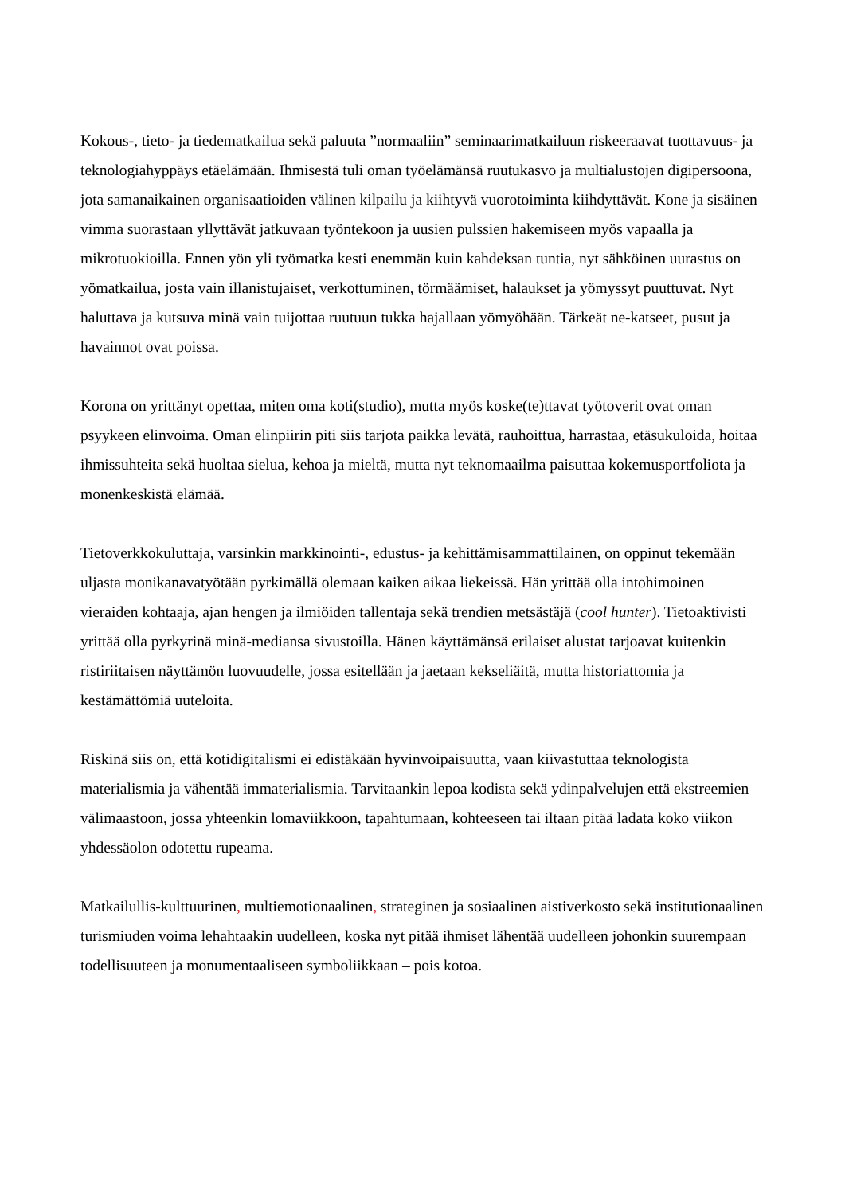Kokous-, tieto- ja tiedematkailua sekä paluuta ”normaaliin” seminaarimatkailuun riskeeraavat tuottavuus- ja teknologiahyppäys etäelämään. Ihmisestä tuli oman työelämänsä ruutukasvo ja multialustojen digipersoona, jota samanaikainen organisaatioiden välinen kilpailu ja kiihtyvä vuorotoiminta kiihdyttävät. Kone ja sisäinen vimma suorastaan yllyttävät jatkuvaan työntekoon ja uusien pulssien hakemiseen myös vapaalla ja mikrotuokioilla. Ennen yön yli työmatka kesti enemmän kuin kahdeksan tuntia, nyt sähköinen uurastus on yömatkailua, josta vain illanistujaiset, verkottuminen, törmäämiset, halaukset ja yömyssyt puuttuvat. Nyt haluttava ja kutsuva minä vain tuijottaa ruutuun tukka hajallaan yömyöhään. Tärkeät ne-katseet, pusut ja havainnot ovat poissa.
Korona on yrittänyt opettaa, miten oma koti(studio), mutta myös koske(te)ttavat työtoverit ovat oman psyykeen elinvoima. Oman elinpiirin piti siis tarjota paikka levätä, rauhoittua, harrastaa, etäsukuloida, hoitaa ihmissuhteita sekä huoltaa sielua, kehoa ja mieltä, mutta nyt teknomaailma paisuttaa kokemusportfoliota ja monenkeskistä elämää.
Tietoverkkokuluttaja, varsinkin markkinointi-, edustus- ja kehittämisammattilainen, on oppinut tekemään uljasta monikanavatyötään pyrkimällä olemaan kaiken aikaa liekeissä. Hän yrittää olla intohimoinen vieraiden kohtaaja, ajan hengen ja ilmiöiden tallentaja sekä trendien metsästäjä (cool hunter). Tietoaktivisti yrittää olla pyrkyrinä minä-mediansa sivustoilla. Hänen käyttämänsä erilaiset alustat tarjoavat kuitenkin ristiriitaisen näyttämön luovuudelle, jossa esitellään ja jaetaan kekseliäitä, mutta historiattomia ja kestämättömiä uuteloita.
Riskinä siis on, että kotidigitalismi ei edistäkään hyvinvoipaisuutta, vaan kiivastuttaa teknologista materialismia ja vähentää immaterialismia. Tarvitaankin lepoa kodista sekä ydinpalvelujen että ekstreemien välimaastoon, jossa yhteenkin lomaviikkoon, tapahtumaan, kohteeseen tai iltaan pitää ladata koko viikon yhdessäolon odotettu rupeama.
Matkailullis-kulttuurinen, multiemotionaalinen, strateginen ja sosiaalinen aistiverkosto sekä institutionaalinen turismiuden voima lehahtaakin uudelleen, koska nyt pitää ihmiset lähentää uudelleen johonkin suurempaan todellisuuteen ja monumentaaliseen symboliikkaan – pois kotoa.